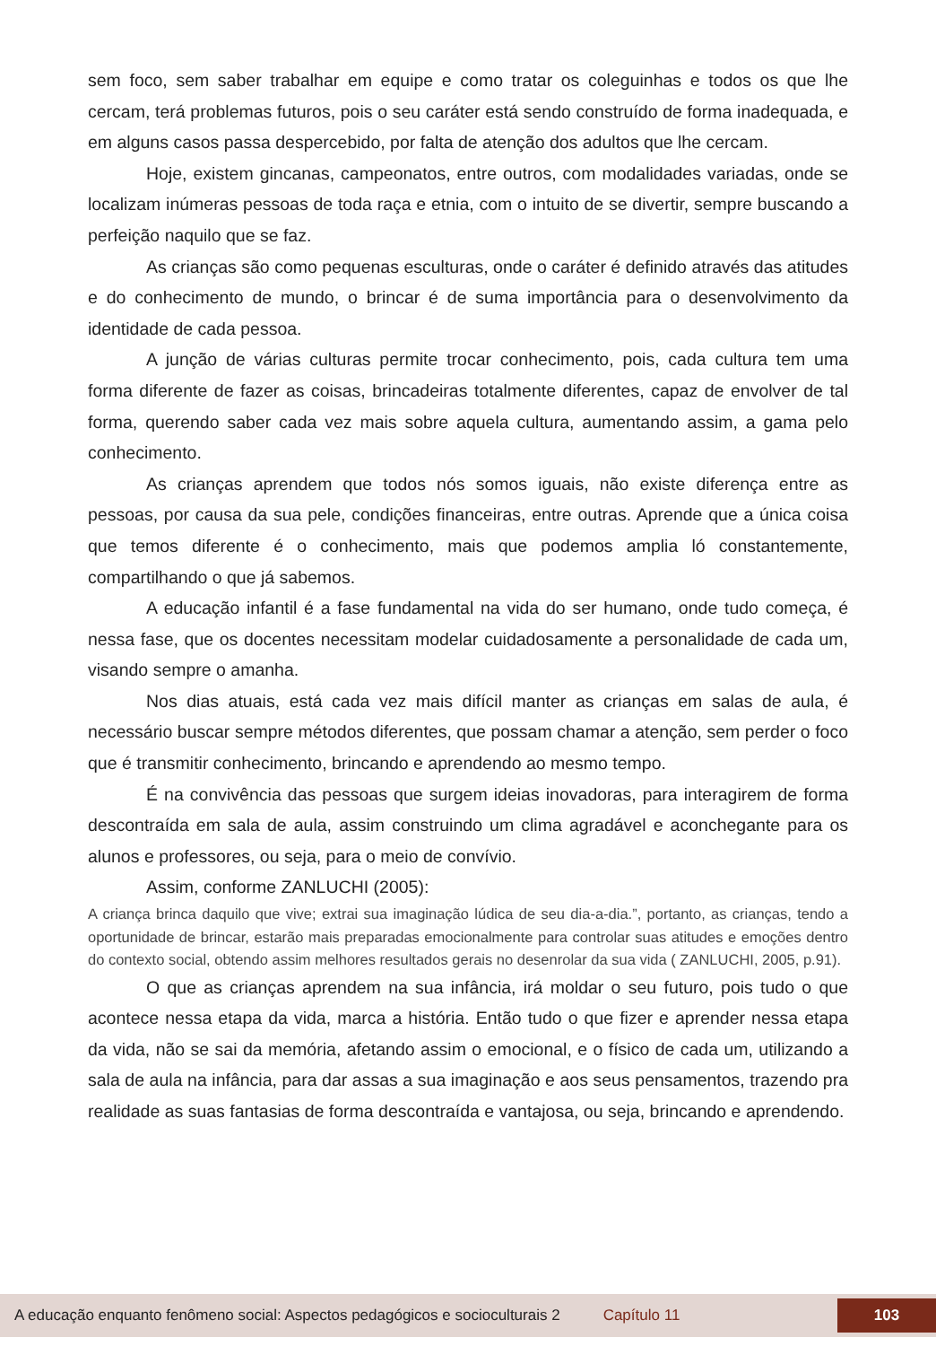sem foco, sem saber trabalhar em equipe e como tratar os coleguinhas e todos os que lhe cercam, terá problemas futuros, pois o seu caráter está sendo construído de forma inadequada, e em alguns casos passa despercebido, por falta de atenção dos adultos que lhe cercam.
Hoje, existem gincanas, campeonatos, entre outros, com modalidades variadas, onde se localizam inúmeras pessoas de toda raça e etnia, com o intuito de se divertir, sempre buscando a perfeição naquilo que se faz.
As crianças são como pequenas esculturas, onde o caráter é definido através das atitudes e do conhecimento de mundo, o brincar é de suma importância para o desenvolvimento da identidade de cada pessoa.
A junção de várias culturas permite trocar conhecimento, pois, cada cultura tem uma forma diferente de fazer as coisas, brincadeiras totalmente diferentes, capaz de envolver de tal forma, querendo saber cada vez mais sobre aquela cultura, aumentando assim, a gama pelo conhecimento.
As crianças aprendem que todos nós somos iguais, não existe diferença entre as pessoas, por causa da sua pele, condições financeiras, entre outras. Aprende que a única coisa que temos diferente é o conhecimento, mais que podemos amplia ló constantemente, compartilhando o que já sabemos.
A educação infantil é a fase fundamental na vida do ser humano, onde tudo começa, é nessa fase, que os docentes necessitam modelar cuidadosamente a personalidade de cada um, visando sempre o amanha.
Nos dias atuais, está cada vez mais difícil manter as crianças em salas de aula, é necessário buscar sempre métodos diferentes, que possam chamar a atenção, sem perder o foco que é transmitir conhecimento, brincando e aprendendo ao mesmo tempo.
É na convivência das pessoas que surgem ideias inovadoras, para interagirem de forma descontraída em sala de aula, assim construindo um clima agradável e aconchegante para os alunos e professores, ou seja, para o meio de convívio.
Assim, conforme ZANLUCHI (2005):
A criança brinca daquilo que vive; extrai sua imaginação lúdica de seu dia-a-dia.”, portanto, as crianças, tendo a oportunidade de brincar, estarão mais preparadas emocionalmente para controlar suas atitudes e emoções dentro do contexto social, obtendo assim melhores resultados gerais no desenrolar da sua vida ( ZANLUCHI, 2005, p.91).
O que as crianças aprendem na sua infância, irá moldar o seu futuro, pois tudo o que acontece nessa etapa da vida, marca a história. Então tudo o que fizer e aprender nessa etapa da vida, não se sai da memória, afetando assim o emocional, e o físico de cada um, utilizando a sala de aula na infância, para dar assas a sua imaginação e aos seus pensamentos, trazendo pra realidade as suas fantasias de forma descontraída e vantajosa, ou seja, brincando e aprendendo.
A educação enquanto fenômeno social: Aspectos pedagógicos e socioculturais 2 Capítulo 11 103